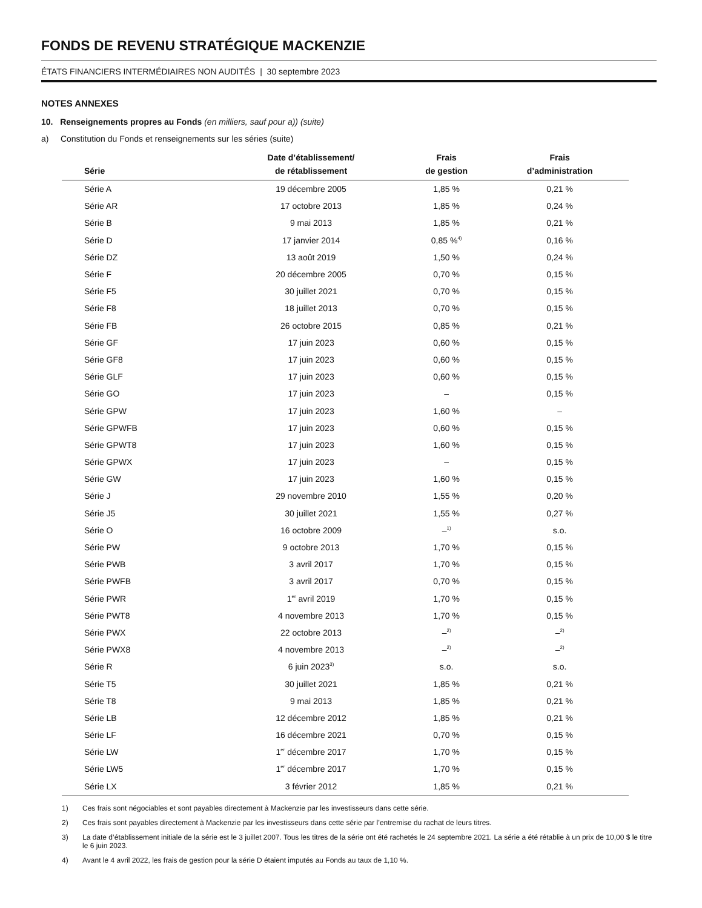FONDS DE REVENU STRATÉGIQUE MACKENZIE
ÉTATS FINANCIERS INTERMÉDIAIRES NON AUDITÉS | 30 septembre 2023
NOTES ANNEXES
10. Renseignements propres au Fonds (en milliers, sauf pour a)) (suite)
a) Constitution du Fonds et renseignements sur les séries (suite)
| Série | Date d’établissement/ de rétablissement | Frais de gestion | Frais d’administration |
| --- | --- | --- | --- |
| Série A | 19 décembre 2005 | 1,85 % | 0,21 % |
| Série AR | 17 octobre 2013 | 1,85 % | 0,24 % |
| Série B | 9 mai 2013 | 1,85 % | 0,21 % |
| Série D | 17 janvier 2014 | 0,85 %<sup>4)</sup> | 0,16 % |
| Série DZ | 13 août 2019 | 1,50 % | 0,24 % |
| Série F | 20 décembre 2005 | 0,70 % | 0,15 % |
| Série F5 | 30 juillet 2021 | 0,70 % | 0,15 % |
| Série F8 | 18 juillet 2013 | 0,70 % | 0,15 % |
| Série FB | 26 octobre 2015 | 0,85 % | 0,21 % |
| Série GF | 17 juin 2023 | 0,60 % | 0,15 % |
| Série GF8 | 17 juin 2023 | 0,60 % | 0,15 % |
| Série GLF | 17 juin 2023 | 0,60 % | 0,15 % |
| Série GO | 17 juin 2023 | – | 0,15 % |
| Série GPW | 17 juin 2023 | 1,60 % | – |
| Série GPWFB | 17 juin 2023 | 0,60 % | 0,15 % |
| Série GPWT8 | 17 juin 2023 | 1,60 % | 0,15 % |
| Série GPWX | 17 juin 2023 | – | 0,15 % |
| Série GW | 17 juin 2023 | 1,60 % | 0,15 % |
| Série J | 29 novembre 2010 | 1,55 % | 0,20 % |
| Série J5 | 30 juillet 2021 | 1,55 % | 0,27 % |
| Série O | 16 octobre 2009 | –<sup>1)</sup> | s.o. |
| Série PW | 9 octobre 2013 | 1,70 % | 0,15 % |
| Série PWB | 3 avril 2017 | 1,70 % | 0,15 % |
| Série PWFB | 3 avril 2017 | 0,70 % | 0,15 % |
| Série PWR | 1<sup>er</sup> avril 2019 | 1,70 % | 0,15 % |
| Série PWT8 | 4 novembre 2013 | 1,70 % | 0,15 % |
| Série PWX | 22 octobre 2013 | –<sup>2)</sup> | –<sup>2)</sup> |
| Série PWX8 | 4 novembre 2013 | –<sup>2)</sup> | –<sup>2)</sup> |
| Série R | 6 juin 2023<sup>3)</sup> | s.o. | s.o. |
| Série T5 | 30 juillet 2021 | 1,85 % | 0,21 % |
| Série T8 | 9 mai 2013 | 1,85 % | 0,21 % |
| Série LB | 12 décembre 2012 | 1,85 % | 0,21 % |
| Série LF | 16 décembre 2021 | 0,70 % | 0,15 % |
| Série LW | 1<sup>er</sup> décembre 2017 | 1,70 % | 0,15 % |
| Série LW5 | 1<sup>er</sup> décembre 2017 | 1,70 % | 0,15 % |
| Série LX | 3 février 2012 | 1,85 % | 0,21 % |
1) Ces frais sont négociables et sont payables directement à Mackenzie par les investisseurs dans cette série.
2) Ces frais sont payables directement à Mackenzie par les investisseurs dans cette série par l’entremise du rachat de leurs titres.
3) La date d’établissement initiale de la série est le 3 juillet 2007. Tous les titres de la série ont été rachetés le 24 septembre 2021. La série a été rétablie à un prix de 10,00 $ le titre le 6 juin 2023.
4) Avant le 4 avril 2022, les frais de gestion pour la série D étaient imputés au Fonds au taux de 1,10 %.